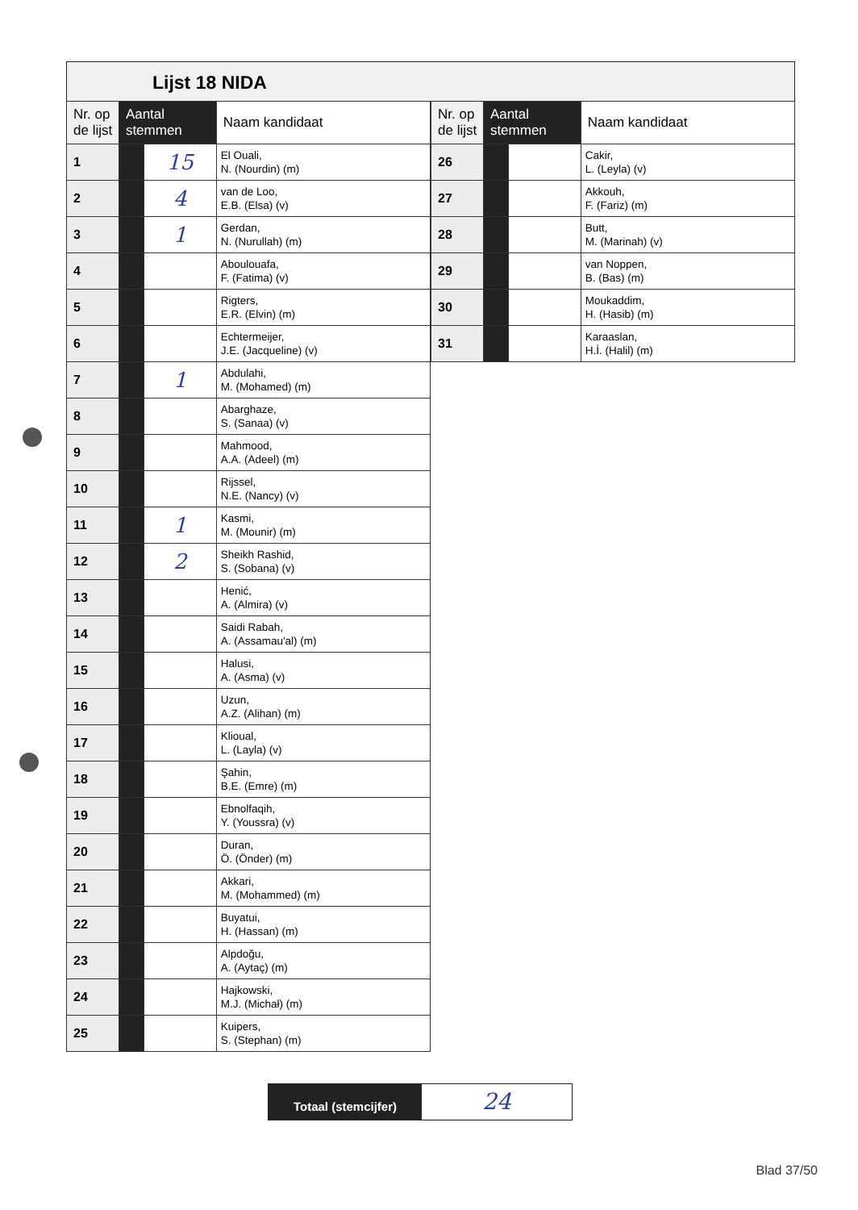Lijst 18 NIDA
| Nr. op de lijst | Aantal stemmen | | Naam kandidaat |
| --- | --- | --- | --- |
| 1 | | 15 | El Ouali, N. (Nourdin) (m) |
| 2 | | 4 | van de Loo, E.B. (Elsa) (v) |
| 3 | | 1 | Gerdan, N. (Nurullah) (m) |
| 4 | | | Aboulouafa, F. (Fatima) (v) |
| 5 | | | Rigters, E.R. (Elvin) (m) |
| 6 | | | Echtermeijer, J.E. (Jacqueline) (v) |
| 7 | | 1 | Abdulahi, M. (Mohamed) (m) |
| 8 | | | Abarghaze, S. (Sanaa) (v) |
| 9 | | | Mahmood, A.A. (Adeel) (m) |
| 10 | | | Rijssel, N.E. (Nancy) (v) |
| 11 | | 1 | Kasmi, M. (Mounir) (m) |
| 12 | | 2 | Sheikh Rashid, S. (Sobana) (v) |
| 13 | | | Henić, A. (Almira) (v) |
| 14 | | | Saidi Rabah, A. (Assamau'al) (m) |
| 15 | | | Halusi, A. (Asma) (v) |
| 16 | | | Uzun, A.Z. (Alihan) (m) |
| 17 | | | Klioual, L. (Layla) (v) |
| 18 | | | Şahin, B.E. (Emre) (m) |
| 19 | | | Ebnolfaqih, Y. (Youssra) (v) |
| 20 | | | Duran, Ö. (Önder) (m) |
| 21 | | | Akkari, M. (Mohammed) (m) |
| 22 | | | Buyatui, H. (Hassan) (m) |
| 23 | | | Alpdoğu, A. (Aytaç) (m) |
| 24 | | | Hajkowski, M.J. (Michał) (m) |
| 25 | | | Kuipers, S. (Stephan) (m) |
| Nr. op de lijst | Aantal stemmen | | Naam kandidaat |
| --- | --- | --- | --- |
| 26 | | | Cakir, L. (Leyla) (v) |
| 27 | | | Akkouh, F. (Fariz) (m) |
| 28 | | | Butt, M. (Marinah) (v) |
| 29 | | | van Noppen, B. (Bas) (m) |
| 30 | | | Moukaddim, H. (Hasib) (m) |
| 31 | | | Karaaslan, H.İ. (Halil) (m) |
Totaal (stemcijfer)
24
Blad 37/50